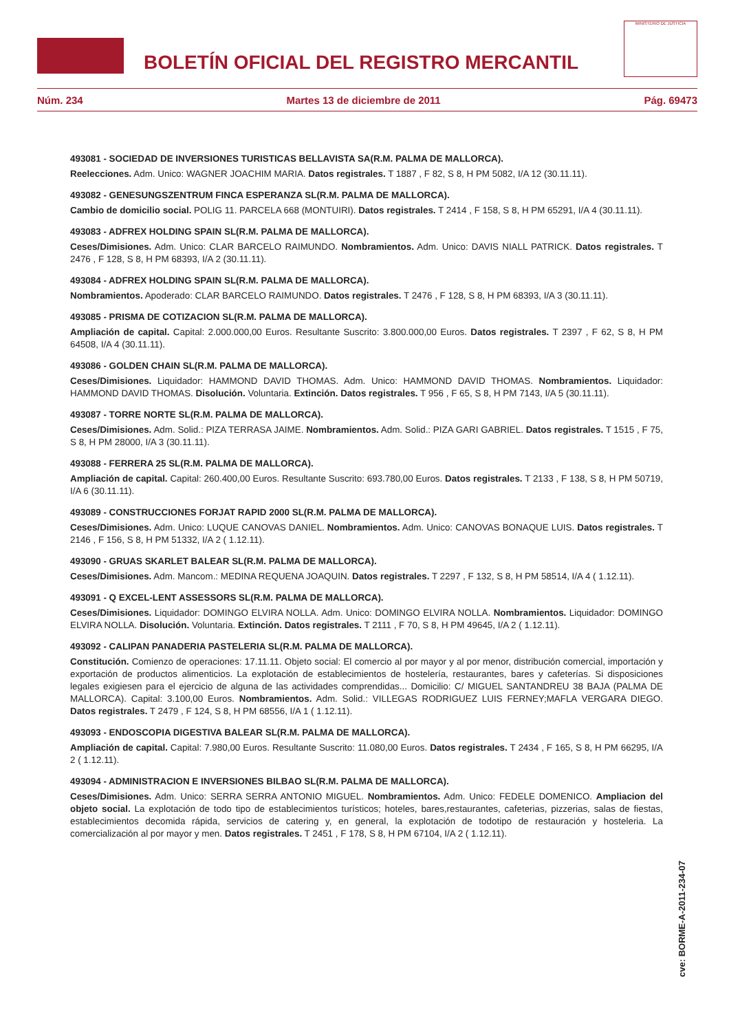BOLETÍN OFICIAL DEL REGISTRO MERCANTIL
MINISTERIO DE JUSTICIA
Núm. 234 Martes 13 de diciembre de 2011 Pág. 69473
493081 - SOCIEDAD DE INVERSIONES TURISTICAS BELLAVISTA SA(R.M. PALMA DE MALLORCA).
Reelecciones. Adm. Unico: WAGNER JOACHIM MARIA. Datos registrales. T 1887 , F 82, S 8, H PM 5082, I/A 12 (30.11.11).
493082 - GENESUNGSZENTRUM FINCA ESPERANZA SL(R.M. PALMA DE MALLORCA).
Cambio de domicilio social. POLIG 11. PARCELA 668 (MONTUIRI). Datos registrales. T 2414 , F 158, S 8, H PM 65291, I/A 4 (30.11.11).
493083 - ADFREX HOLDING SPAIN SL(R.M. PALMA DE MALLORCA).
Ceses/Dimisiones. Adm. Unico: CLAR BARCELO RAIMUNDO. Nombramientos. Adm. Unico: DAVIS NIALL PATRICK. Datos registrales. T 2476 , F 128, S 8, H PM 68393, I/A 2 (30.11.11).
493084 - ADFREX HOLDING SPAIN SL(R.M. PALMA DE MALLORCA).
Nombramientos. Apoderado: CLAR BARCELO RAIMUNDO. Datos registrales. T 2476 , F 128, S 8, H PM 68393, I/A 3 (30.11.11).
493085 - PRISMA DE COTIZACION SL(R.M. PALMA DE MALLORCA).
Ampliación de capital. Capital: 2.000.000,00 Euros. Resultante Suscrito: 3.800.000,00 Euros. Datos registrales. T 2397 , F 62, S 8, H PM 64508, I/A 4 (30.11.11).
493086 - GOLDEN CHAIN SL(R.M. PALMA DE MALLORCA).
Ceses/Dimisiones. Liquidador: HAMMOND DAVID THOMAS. Adm. Unico: HAMMOND DAVID THOMAS. Nombramientos. Liquidador: HAMMOND DAVID THOMAS. Disolución. Voluntaria. Extinción. Datos registrales. T 956 , F 65, S 8, H PM 7143, I/A 5 (30.11.11).
493087 - TORRE NORTE SL(R.M. PALMA DE MALLORCA).
Ceses/Dimisiones. Adm. Solid.: PIZA TERRASA JAIME. Nombramientos. Adm. Solid.: PIZA GARI GABRIEL. Datos registrales. T 1515 , F 75, S 8, H PM 28000, I/A 3 (30.11.11).
493088 - FERRERA 25 SL(R.M. PALMA DE MALLORCA).
Ampliación de capital. Capital: 260.400,00 Euros. Resultante Suscrito: 693.780,00 Euros. Datos registrales. T 2133 , F 138, S 8, H PM 50719, I/A 6 (30.11.11).
493089 - CONSTRUCCIONES FORJAT RAPID 2000 SL(R.M. PALMA DE MALLORCA).
Ceses/Dimisiones. Adm. Unico: LUQUE CANOVAS DANIEL. Nombramientos. Adm. Unico: CANOVAS BONAQUE LUIS. Datos registrales. T 2146 , F 156, S 8, H PM 51332, I/A 2 ( 1.12.11).
493090 - GRUAS SKARLET BALEAR SL(R.M. PALMA DE MALLORCA).
Ceses/Dimisiones. Adm. Mancom.: MEDINA REQUENA JOAQUIN. Datos registrales. T 2297 , F 132, S 8, H PM 58514, I/A 4 ( 1.12.11).
493091 - Q EXCEL-LENT ASSESSORS SL(R.M. PALMA DE MALLORCA).
Ceses/Dimisiones. Liquidador: DOMINGO ELVIRA NOLLA. Adm. Unico: DOMINGO ELVIRA NOLLA. Nombramientos. Liquidador: DOMINGO ELVIRA NOLLA. Disolución. Voluntaria. Extinción. Datos registrales. T 2111 , F 70, S 8, H PM 49645, I/A 2 ( 1.12.11).
493092 - CALIPAN PANADERIA PASTELERIA SL(R.M. PALMA DE MALLORCA).
Constitución. Comienzo de operaciones: 17.11.11. Objeto social: El comercio al por mayor y al por menor, distribución comercial, importación y exportación de productos alimenticios. La explotación de establecimientos de hostelería, restaurantes, bares y cafeterías. Si disposiciones legales exigiesen para el ejercicio de alguna de las actividades comprendidas... Domicilio: C/ MIGUEL SANTANDREU 38 BAJA (PALMA DE MALLORCA). Capital: 3.100,00 Euros. Nombramientos. Adm. Solid.: VILLEGAS RODRIGUEZ LUIS FERNEY;MAFLA VERGARA DIEGO. Datos registrales. T 2479 , F 124, S 8, H PM 68556, I/A 1 ( 1.12.11).
493093 - ENDOSCOPIA DIGESTIVA BALEAR SL(R.M. PALMA DE MALLORCA).
Ampliación de capital. Capital: 7.980,00 Euros. Resultante Suscrito: 11.080,00 Euros. Datos registrales. T 2434 , F 165, S 8, H PM 66295, I/A 2 ( 1.12.11).
493094 - ADMINISTRACION E INVERSIONES BILBAO SL(R.M. PALMA DE MALLORCA).
Ceses/Dimisiones. Adm. Unico: SERRA SERRA ANTONIO MIGUEL. Nombramientos. Adm. Unico: FEDELE DOMENICO. Ampliacion del objeto social. La explotación de todo tipo de establecimientos turísticos; hoteles, bares,restaurantes, cafeterias, pizzerias, salas de fiestas, establecimientos decomida rápida, servicios de catering y, en general, la explotación de todotipo de restauración y hosteleria. La comercialización al por mayor y men. Datos registrales. T 2451 , F 178, S 8, H PM 67104, I/A 2 ( 1.12.11).
cve: BORME-A-2011-234-07